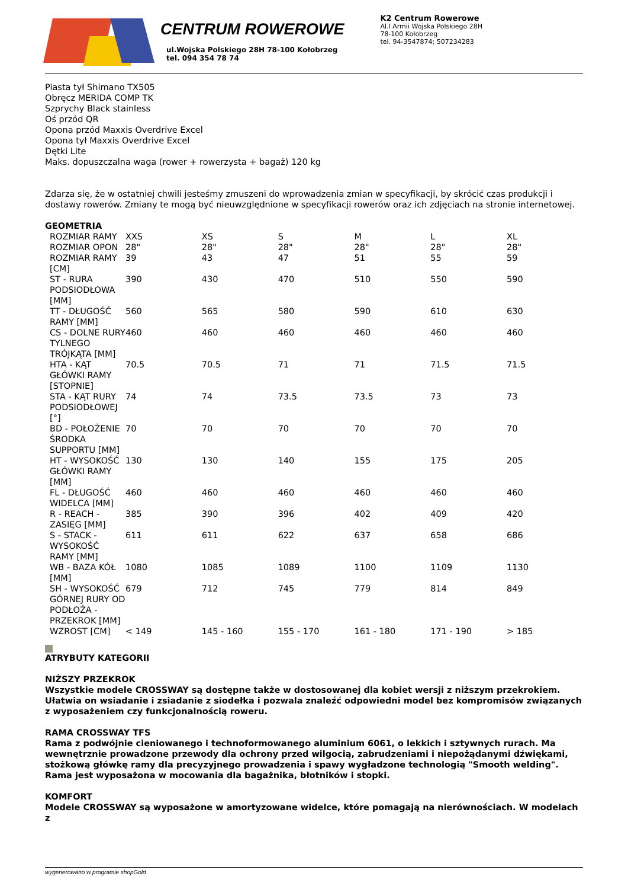CENTRUM ROWEROWE
ul.Wojska Polskiego 28H 78-100 Kołobrzeg
tel. 094 354 78 74
K2 Centrum Rowerowe
Al.I Armii Wojska Polskiego 28H
78-100 Kołobrzeg
tel. 94-3547874; 507234283
Piasta tył Shimano TX505
Obręcz MERIDA COMP TK
Szprychy Black stainless
Oś przód QR
Opona przód Maxxis Overdrive Excel
Opona tył Maxxis Overdrive Excel
Dętki Lite
Maks. dopuszczalna waga (rower + rowerzysta + bagaż) 120 kg
Zdarza się, że w ostatniej chwili jesteśmy zmuszeni do wprowadzenia zmian w specyfikacji, by skrócić czas produkcji i dostawy rowerów. Zmiany te mogą być nieuwzględnione w specyfikacji rowerów oraz ich zdjęciach na stronie internetowej.
GEOMETRIA
| ROZMIAR RAMY | XXS | XS | S | M | L | XL |
| ROZMIAR OPON | 28" | 28" | 28" | 28" | 28" | 28" |
| ROZMIAR RAMY [CM] | 39 | 43 | 47 | 51 | 55 | 59 |
| ST - RURA PODSIODŁOWA [MM] | 390 | 430 | 470 | 510 | 550 | 590 |
| TT - DŁUGOŚĆ RAMY [MM] | 560 | 565 | 580 | 590 | 610 | 630 |
| CS - DOLNE RURY TYLNEGO TRÓJKĄTA [MM] | 460 | 460 | 460 | 460 | 460 | 460 |
| HTA - KĄT GŁÓWKI RAMY [STOPNIE] | 70.5 | 70.5 | 71 | 71 | 71.5 | 71.5 |
| STA - KĄT RURY PODSIODŁOWEJ [°] | 74 | 74 | 73.5 | 73.5 | 73 | 73 |
| BD - POŁOŻENIE ŚRODKA SUPPORTU [MM] | 70 | 70 | 70 | 70 | 70 | 70 |
| HT - WYSOKOŚĆ GŁÓWKI RAMY [MM] | 130 | 130 | 140 | 155 | 175 | 205 |
| FL - DŁUGOŚĆ WIDELCA [MM] | 460 | 460 | 460 | 460 | 460 | 460 |
| R - REACH - ZASIĘG [MM] | 385 | 390 | 396 | 402 | 409 | 420 |
| S - STACK - WYSOKOŚĆ RAMY [MM] | 611 | 611 | 622 | 637 | 658 | 686 |
| WB - BAZA KÓŁ [MM] | 1080 | 1085 | 1089 | 1100 | 1109 | 1130 |
| SH - WYSOKOŚĆ GÓRNEJ RURY OD PODŁOŻA - PRZEKROK [MM] | 679 | 712 | 745 | 779 | 814 | 849 |
| WZROST [CM] | < 149 | 145 - 160 | 155 - 170 | 161 - 180 | 171 - 190 | > 185 |
ATRYBUTY KATEGORII
NIŻSZY PRZEKROK
Wszystkie modele CROSSWAY są dostępne także w dostosowanej dla kobiet wersji z niższym przekrokiem. Ułatwia on wsiadanie i zsiadanie z siodełka i pozwala znaleźć odpowiedni model bez kompromisów związanych z wyposażeniem czy funkcjonalnością roweru.
RAMA CROSSWAY TFS
Rama z podwójnie cieniowanego i technoformowanego aluminium 6061, o lekkich i sztywnych rurach. Ma wewnętrznie prowadzone przewody dla ochrony przed wilgocią, zabrudzeniami i niepożądanymi dźwiękami, stożkową główkę ramy dla precyzyjnego prowadzenia i spawy wygładzone technologią "Smooth welding". Rama jest wyposażona w mocowania dla bagażnika, błotników i stopki.
KOMFORT
Modele CROSSWAY są wyposażone w amortyzowane widelce, które pomagają na nierównościach. W modelach z
wygenerowano w programie shopGold